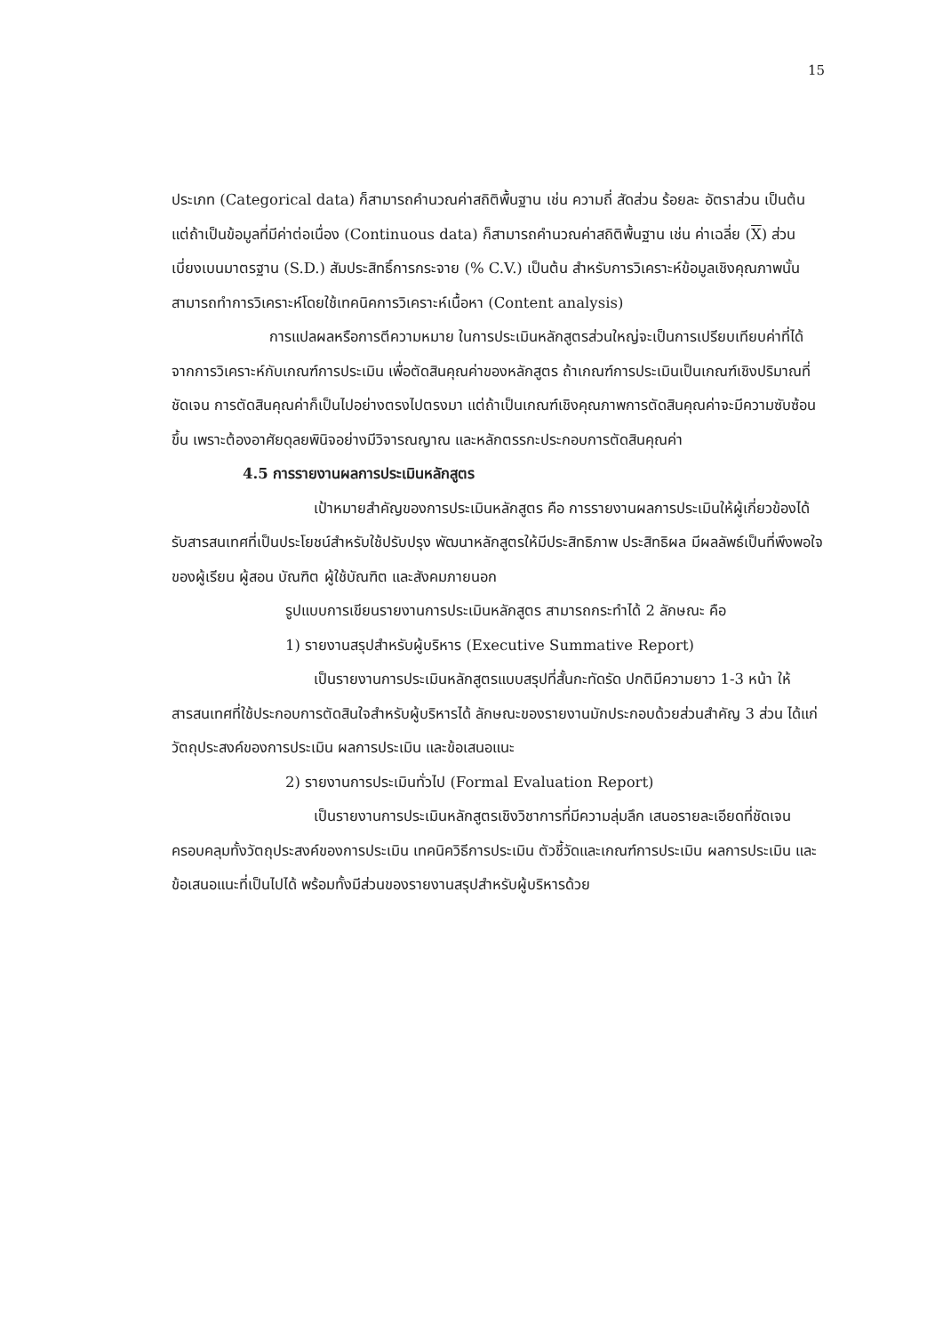15
ประเภท (Categorical data) ก็สามารถคำนวณค่าสถิติพื้นฐาน เช่น ความถี่ สัดส่วน ร้อยละ อัตราส่วน เป็นต้น แต่ถ้าเป็นข้อมูลที่มีค่าต่อเนื่อง (Continuous data) ก็สามารถคำนวณค่าสถิติพื้นฐาน เช่น ค่าเฉลี่ย (X) ส่วนเบี่ยงเบนมาตรฐาน (S.D.) สัมประสิทธิ์การกระจาย (% C.V.) เป็นต้น สำหรับการวิเคราะห์ข้อมูลเชิงคุณภาพนั้นสามารถทำการวิเคราะห์โดยใช้เทคนิคการวิเคราะห์เนื้อหา (Content analysis)
การแปลผลหรือการตีความหมาย ในการประเมินหลักสูตรส่วนใหญ่จะเป็นการเปรียบเทียบค่าที่ได้จากการวิเคราะห์กับเกณฑ์การประเมิน เพื่อตัดสินคุณค่าของหลักสูตร ถ้าเกณฑ์การประเมินเป็นเกณฑ์เชิงปริมาณที่ชัดเจน การตัดสินคุณค่าก็เป็นไปอย่างตรงไปตรงมา แต่ถ้าเป็นเกณฑ์เชิงคุณภาพการตัดสินคุณค่าจะมีความซับซ้อนขึ้น เพราะต้องอาศัยดุลยพินิจอย่างมีวิจารณญาณ และหลักตรรกะประกอบการตัดสินคุณค่า
4.5 การรายงานผลการประเมินหลักสูตร
เป้าหมายสำคัญของการประเมินหลักสูตร คือ การรายงานผลการประเมินให้ผู้เกี่ยวข้องได้รับสารสนเทศที่เป็นประโยชน์สำหรับใช้ปรับปรุง พัฒนาหลักสูตรให้มีประสิทธิภาพ ประสิทธิผล มีผลลัพธ์เป็นที่พึงพอใจของผู้เรียน ผู้สอน บัณฑิต ผู้ใช้บัณฑิต และสังคมภายนอก
รูปแบบการเขียนรายงานการประเมินหลักสูตร สามารถกระทำได้ 2 ลักษณะ คือ
1) รายงานสรุปสำหรับผู้บริหาร (Executive Summative Report)
เป็นรายงานการประเมินหลักสูตรแบบสรุปที่สั้นกะทัดรัด ปกติมีความยาว 1-3 หน้า ให้สารสนเทศที่ใช้ประกอบการตัดสินใจสำหรับผู้บริหารได้ ลักษณะของรายงานมักประกอบด้วยส่วนสำคัญ 3 ส่วน ได้แก่ วัตถุประสงค์ของการประเมิน ผลการประเมิน และข้อเสนอแนะ
2) รายงานการประเมินทั่วไป (Formal Evaluation Report)
เป็นรายงานการประเมินหลักสูตรเชิงวิชาการที่มีความลุ่มลึก เสนอรายละเอียดที่ชัดเจน ครอบคลุมทั้งวัตถุประสงค์ของการประเมิน เทคนิควิธีการประเมิน ตัวชี้วัดและเกณฑ์การประเมิน ผลการประเมิน และข้อเสนอแนะที่เป็นไปได้ พร้อมทั้งมีส่วนของรายงานสรุปสำหรับผู้บริหารด้วย